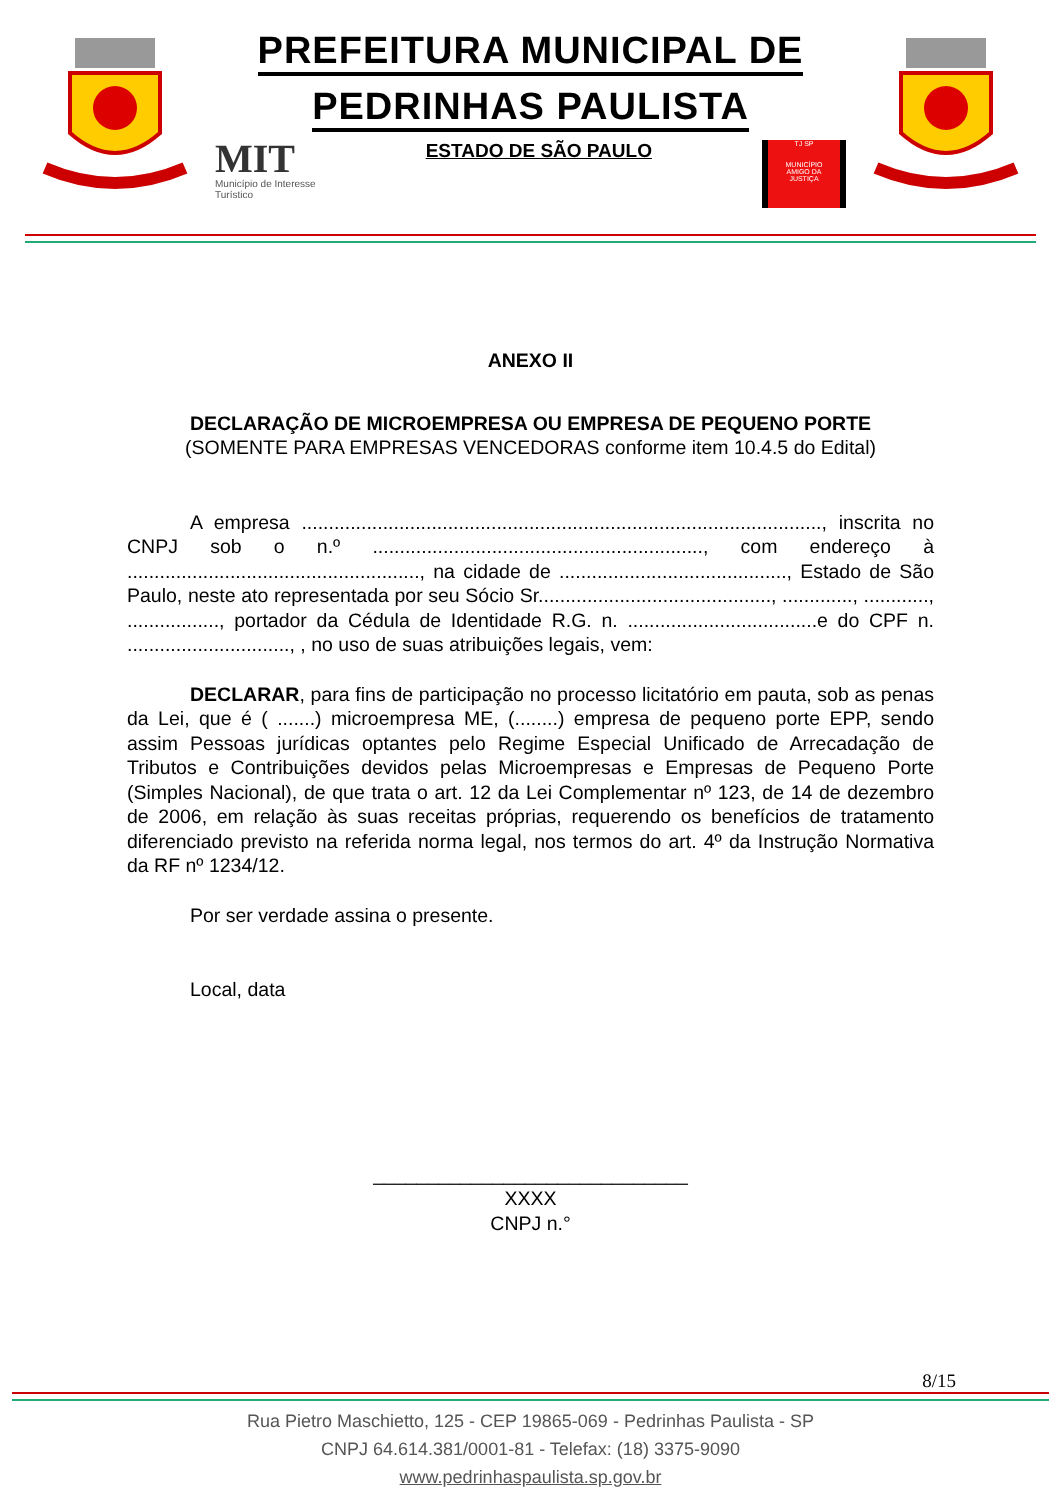PREFEITURA MUNICIPAL DE
PEDRINHAS PAULISTA
MIT
Município de Interesse
Turístico
ESTADO DE SÃO PAULO
TJ SP
MUNICÍPIO
AMIGO DA
JUSTIÇA
ANEXO II
DECLARAÇÃO DE MICROEMPRESA OU EMPRESA DE PEQUENO PORTE
(SOMENTE PARA EMPRESAS VENCEDORAS conforme item 10.4.5 do Edital)
A empresa ................................................................................................, inscrita no CNPJ sob o n.º ............................................................., com endereço à ......................................................, na cidade de .........................................., Estado de São Paulo, neste ato representada por seu Sócio Sr..........................................., ............., ............, ................., portador da Cédula de Identidade R.G. n. ...................................e do CPF n. .............................., , no uso de suas atribuições legais, vem:
DECLARAR, para fins de participação no processo licitatório em pauta, sob as penas da Lei, que é ( .......) microempresa ME, (........) empresa de pequeno porte EPP, sendo assim Pessoas jurídicas optantes pelo Regime Especial Unificado de Arrecadação de Tributos e Contribuições devidos pelas Microempresas e Empresas de Pequeno Porte (Simples Nacional), de que trata o art. 12 da Lei Complementar nº 123, de 14 de dezembro de 2006, em relação às suas receitas próprias, requerendo os benefícios de tratamento diferenciado previsto na referida norma legal, nos termos do art. 4º da Instrução Normativa da RF nº 1234/12.
Por ser verdade assina o presente.
Local, data
_____________________________
XXXX
CNPJ n.°
8/15
Rua Pietro Maschietto, 125 - CEP 19865-069 - Pedrinhas Paulista - SP
CNPJ 64.614.381/0001-81 - Telefax: (18) 3375-9090
www.pedrinhaspaulista.sp.gov.br